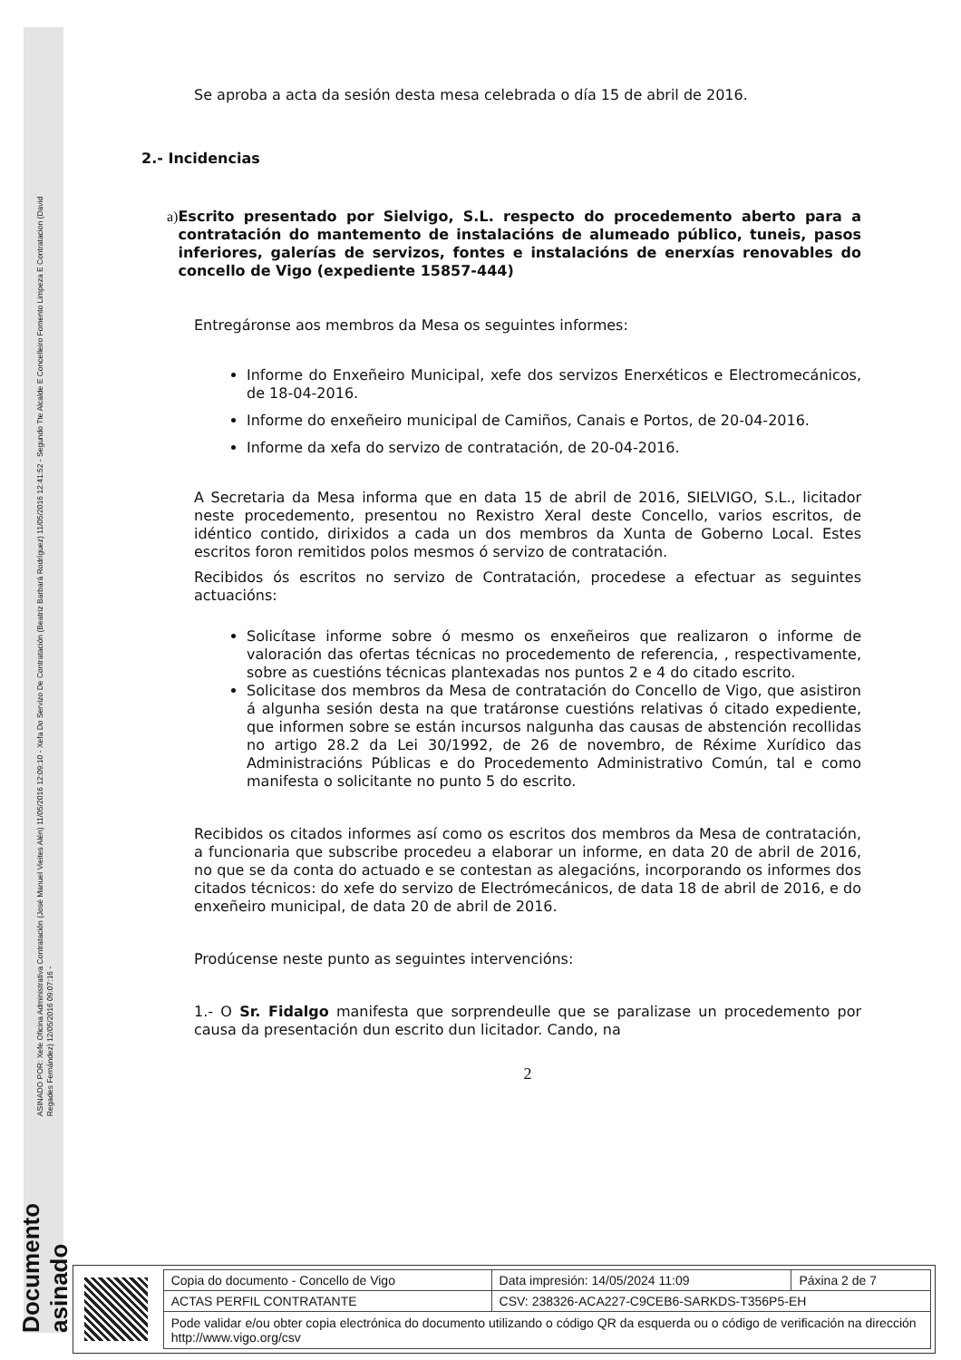Documento asinado
ASINADO POR: Xefe Oficina Administrativa Contratación (José Manuel Vieites Alén) 11/05/2016 12:09:10 - Xefa Do Servizo De Contratación (Beatriz Barbará Rodríguez) 11/05/2016 12:41:52 - Segundo Tte Alcalde E Concelleiro Fomento Limpeza E Contratacion (David Regades Fernández) 12/05/2016 09:07:16 -
Se aproba a acta da sesión desta mesa celebrada o día 15 de abril de 2016.
2.- Incidencias
a) Escrito presentado por Sielvigo, S.L. respecto do procedemento aberto para a contratación do mantemento de instalacións de alumeado público, tuneis, pasos inferiores, galerías de servizos, fontes e instalacións de enerxías renovables do concello de Vigo (expediente 15857-444)
Entregáronse aos membros da Mesa os seguintes informes:
Informe do Enxeñeiro Municipal, xefe dos servizos Enerxéticos e Electromecánicos, de 18-04-2016.
Informe do enxeñeiro municipal de Camiños, Canais e Portos, de 20-04-2016.
Informe da xefa do servizo de contratación, de 20-04-2016.
A Secretaria da Mesa informa que en data 15 de abril de 2016, SIELVIGO, S.L., licitador neste procedemento, presentou no Rexistro Xeral deste Concello, varios escritos, de idéntico contido, dirixidos a cada un dos membros da Xunta de Goberno Local. Estes escritos foron remitidos polos mesmos ó servizo de contratación.
Recibidos ós escritos no servizo de Contratación, procedese a efectuar as seguintes actuacións:
Solicítase informe sobre ó mesmo os enxeñeiros que realizaron o informe de valoración das ofertas técnicas no procedemento de referencia, , respectivamente, sobre as cuestións técnicas plantexadas nos puntos 2 e 4 do citado escrito.
Solicitase dos membros da Mesa de contratación do Concello de Vigo, que asistiron á algunha sesión desta na que tratáronse cuestións relativas ó citado expediente, que informen sobre se están incursos nalgunha das causas de abstención recollidas no artigo 28.2 da Lei 30/1992, de 26 de novembro, de Réxime Xurídico das Administracións Públicas e do Procedemento Administrativo Común, tal e como manifesta o solicitante no punto 5 do escrito.
Recibidos os citados informes así como os escritos dos membros da Mesa de contratación, a funcionaria que subscribe procedeu a elaborar un informe, en data 20 de abril de 2016, no que se da conta do actuado e se contestan as alegacións, incorporando os informes dos citados técnicos: do xefe do servizo de Electrómecánicos, de data 18 de abril de 2016, e do enxeñeiro municipal, de data 20 de abril de 2016.
Prodúcense neste punto as seguintes intervencións:
1.- O Sr. Fidalgo manifesta que sorprendeulle que se paralizase un procedemento por causa da presentación dun escrito dun licitador. Cando, na
2
| Copia do documento - Concello de Vigo | Data impresión: 14/05/2024 11:09 | Páxina 2 de 7 |
| ACTAS PERFIL CONTRATANTE | CSV: 238326-ACA227-C9CEB6-SARKDS-T356P5-EH | |
| Pode validar e/ou obter copia electrónica do documento utilizando o código QR da esquerda ou o código de verificación na dirección http://www.vigo.org/csv | | |